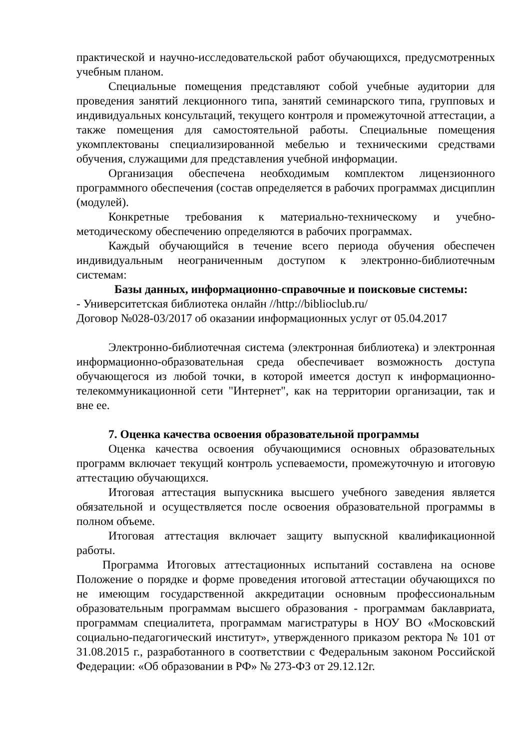практической и научно-исследовательской работ обучающихся, предусмотренных учебным планом.
Специальные помещения представляют собой учебные аудитории для проведения занятий лекционного типа, занятий семинарского типа, групповых и индивидуальных консультаций, текущего контроля и промежуточной аттестации, а также помещения для самостоятельной работы. Специальные помещения укомплектованы специализированной мебелью и техническими средствами обучения, служащими для представления учебной информации.
Организация обеспечена необходимым комплектом лицензионного программного обеспечения (состав определяется в рабочих программах дисциплин (модулей).
Конкретные требования к материально-техническому и учебно-методическому обеспечению определяются в рабочих программах.
Каждый обучающийся в течение всего периода обучения обеспечен индивидуальным неограниченным доступом к электронно-библиотечным системам:
Базы данных, информационно-справочные и поисковые системы:
- Университетская библиотека онлайн //http://biblioclub.ru/
Договор №028-03/2017 об оказании информационных услуг от 05.04.2017
Электронно-библиотечная система (электронная библиотека) и электронная информационно-образовательная среда обеспечивает возможность доступа обучающегося из любой точки, в которой имеется доступ к информационно-телекоммуникационной сети "Интернет", как на территории организации, так и вне ее.
7. Оценка качества освоения образовательной программы
Оценка качества освоения обучающимися основных образовательных программ включает текущий контроль успеваемости, промежуточную и итоговую аттестацию обучающихся.
Итоговая аттестация выпускника высшего учебного заведения является обязательной и осуществляется после освоения образовательной программы в полном объеме.
Итоговая аттестация включает защиту выпускной квалификационной работы.
Программа Итоговых аттестационных испытаний составлена на основе Положение о порядке и форме проведения итоговой аттестации обучающихся по не имеющим государственной аккредитации основным профессиональным образовательным программам высшего образования - программам баклавриата, программам специалитета, программам магистратуры в НОУ ВО «Московский социально-педагогический институт», утвержденного приказом ректора № 101 от 31.08.2015 г., разработанного в соответствии с Федеральным законом Российской Федерации: «Об образовании в РФ» № 273-ФЗ от 29.12.12г.